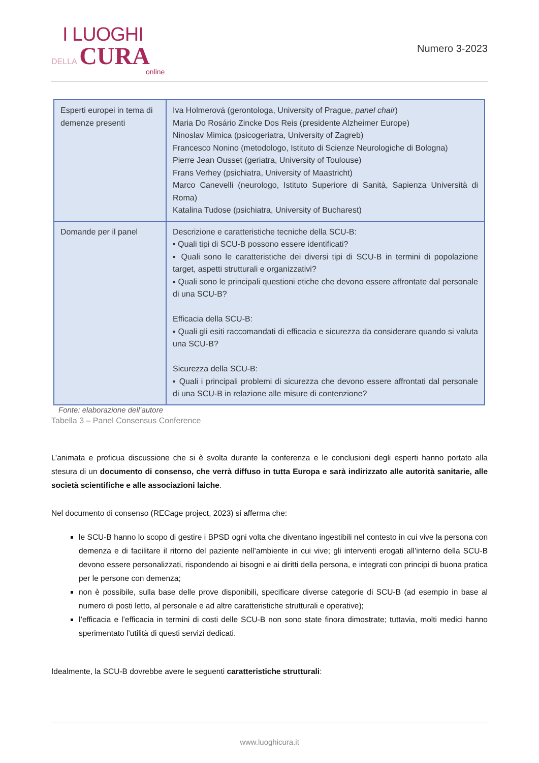I LUOGHI
DELLA CURA
online
Numero 3-2023
| Esperti europei in tema di demenze presenti | Iva Holmerová (gerontologa, University of Prague, panel chair ) Maria Do Rosário Zincke Dos Reis (presidente Alzheimer Europe) Ninoslav Mimica (psicogeriatra, University of Zagreb) Francesco Nonino (metodologo, Istituto di Scienze Neurologiche di Bologna) Pierre Jean Ousset (geriatra, University of Toulouse) Frans Verhey (psichiatra, University of Maastricht) Marco Canevelli (neurologo, Istituto Superiore di Sanità, Sapienza Università di Roma) Katalina Tudose (psichiatra, University of Bucharest) |
| Domande per il panel | Descrizione e caratteristiche tecniche della SCU-B: ▪ Quali tipi di SCU-B possono essere identificati? ▪ Quali sono le caratteristiche dei diversi tipi di SCU-B in termini di popolazione target, aspetti strutturali e organizzativi? ▪ Quali sono le principali questioni etiche che devono essere affrontate dal personale di una SCU-B? Efficacia della SCU-B: ▪ Quali gli esiti raccomandati di efficacia e sicurezza da considerare quando si valuta una SCU-B? Sicurezza della SCU-B: ▪ Quali i principali problemi di sicurezza che devono essere affrontati dal personale di una SCU-B in relazione alle misure di contenzione? |
Fonte: elaborazione dell’autore
Tabella 3 – Panel Consensus Conference
L’animata e proficua discussione che si è svolta durante la conferenza e le conclusioni degli esperti hanno portato alla stesura di un documento di consenso, che verrà diffuso in tutta Europa e sarà indirizzato alle autorità sanitarie, alle società scientifiche e alle associazioni laiche.
Nel documento di consenso (RECage project, 2023) si afferma che:
le SCU-B hanno lo scopo di gestire i BPSD ogni volta che diventano ingestibili nel contesto in cui vive la persona con demenza e di facilitare il ritorno del paziente nell’ambiente in cui vive; gli interventi erogati all’interno della SCU-B devono essere personalizzati, rispondendo ai bisogni e ai diritti della persona, e integrati con principi di buona pratica per le persone con demenza;
non è possibile, sulla base delle prove disponibili, specificare diverse categorie di SCU-B (ad esempio in base al numero di posti letto, al personale e ad altre caratteristiche strutturali e operative);
l’efficacia e l’efficacia in termini di costi delle SCU-B non sono state finora dimostrate; tuttavia, molti medici hanno sperimentato l’utilità di questi servizi dedicati.
Idealmente, la SCU-B dovrebbe avere le seguenti caratteristiche strutturali:
www.luoghicura.it